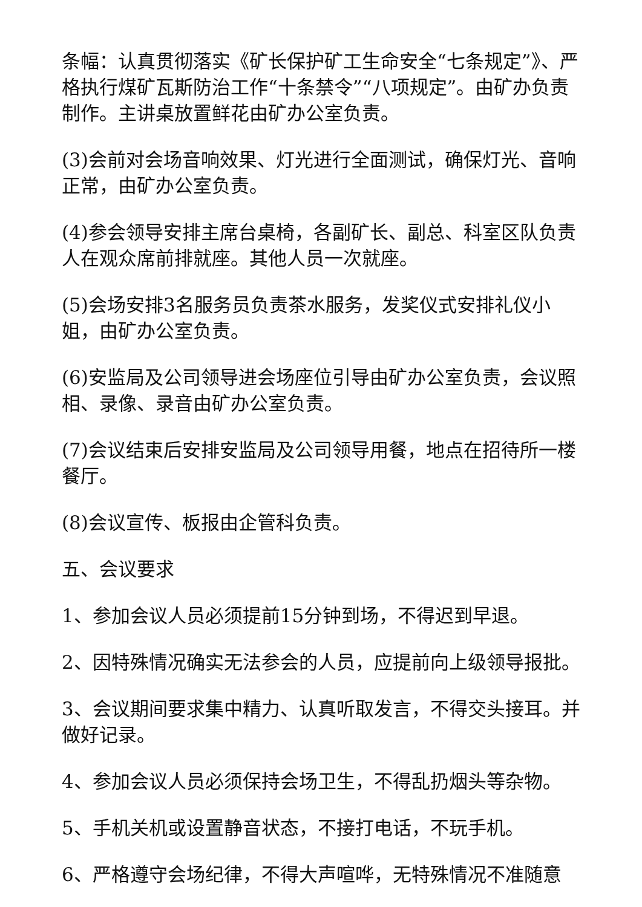条幅：认真贯彻落实《矿长保护矿工生命安全“七条规定”》、严格执行煤矿瓦斯防治工作“十条禁令”“八项规定”。由矿办负责制作。主讲桌放置鲜花由矿办公室负责。
(3)会前对会场音响效果、灯光进行全面测试，确保灯光、音响正常，由矿办公室负责。
(4)参会领导安排主席台桌椅，各副矿长、副总、科室区队负责人在观众席前排就座。其他人员一次就座。
(5)会场安排3名服务员负责茶水服务，发奖仪式安排礼仪小姐，由矿办公室负责。
(6)安监局及公司领导进会场座位引导由矿办公室负责，会议照相、录像、录音由矿办公室负责。
(7)会议结束后安排安监局及公司领导用餐，地点在招待所一楼餐厅。
(8)会议宣传、板报由企管科负责。
五、会议要求
1、参加会议人员必须提前15分钟到场，不得迟到早退。
2、因特殊情况确实无法参会的人员，应提前向上级领导报批。
3、会议期间要求集中精力、认真听取发言，不得交头接耳。并做好记录。
4、参加会议人员必须保持会场卫生，不得乱扔烟头等杂物。
5、手机关机或设置静音状态，不接打电话，不玩手机。
6、严格遵守会场纪律，不得大声喧哗，无特殊情况不准随意